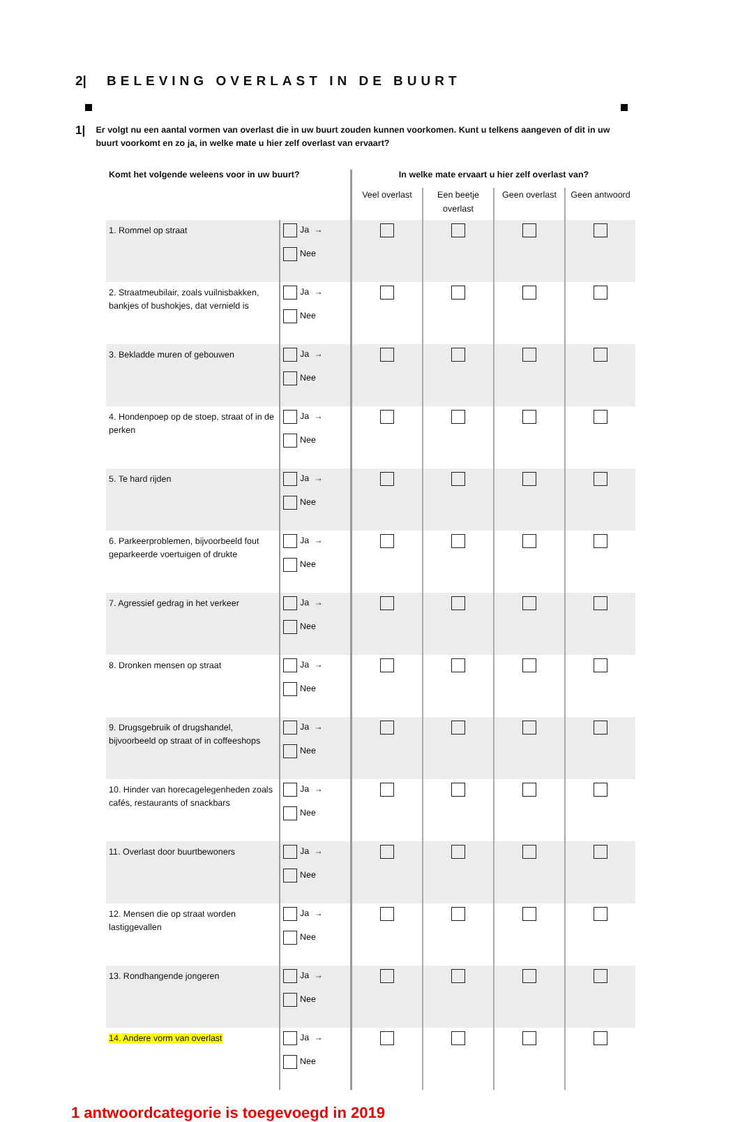2| BELEVING OVERLAST IN DE BUURT
1| Er volgt nu een aantal vormen van overlast die in uw buurt zouden kunnen voorkomen. Kunt u telkens aangeven of dit in uw buurt voorkomt en zo ja, in welke mate u hier zelf overlast van ervaart?
| Komt het volgende weleens voor in uw buurt? | | In welke mate ervaart u hier zelf overlast van? | | | |
| --- | --- | --- | --- | --- | --- |
| | | Veel overlast | Een beetje overlast | Geen overlast | Geen antwoord |
| 1. Rommel op straat | Ja → Nee | | | | |
| 2. Straatmeubilair, zoals vuilnisbakken, bankjes of bushokjes, dat vernield is | Ja → Nee | | | | |
| 3. Bekladde muren of gebouwen | Ja → Nee | | | | |
| 4. Hondenpoep op de stoep, straat of in de perken | Ja → Nee | | | | |
| 5. Te hard rijden | Ja → Nee | | | | |
| 6. Parkeerproblemen, bijvoorbeeld fout geparkeerde voertuigen of drukte | Ja → Nee | | | | |
| 7. Agressief gedrag in het verkeer | Ja → Nee | | | | |
| 8. Dronken mensen op straat | Ja → Nee | | | | |
| 9. Drugsgebruik of drugshandel, bijvoorbeeld op straat of in coffeeshops | Ja → Nee | | | | |
| 10. Hinder van horecagelegenheden zoals cafés, restaurants of snackbars | Ja → Nee | | | | |
| 11. Overlast door buurtbewoners | Ja → Nee | | | | |
| 12. Mensen die op straat worden lastiggevallen | Ja → Nee | | | | |
| 13. Rondhangende jongeren | Ja → Nee | | | | |
| 14. Andere vorm van overlast | Ja → Nee | | | | |
1 antwoordcategorie is toegevoegd in 2019